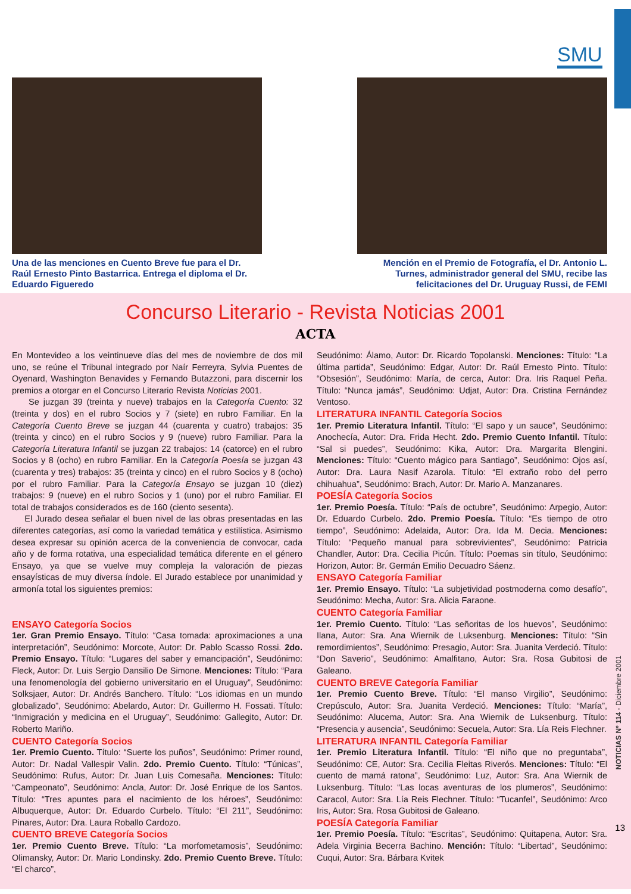SMU
Una de las menciones en Cuento Breve fue para el Dr. Raúl Ernesto Pinto Bastarrica. Entrega el diploma el Dr. Eduardo Figueredo
Mención en el Premio de Fotografía, el Dr. Antonio L. Turnes, administrador general del SMU, recibe las felicitaciones del Dr. Uruguay Russi, de FEMI
Concurso Literario - Revista Noticias 2001
ACTA
En Montevideo a los veintinueve días del mes de noviembre de dos mil uno, se reúne el Tribunal integrado por Naír Ferreyra, Sylvia Puentes de Oyenard, Washington Benavides y Fernando Butazzoni, para discernir los premios a otorgar en el Concurso Literario Revista Noticias 2001.
Se juzgan 39 (treinta y nueve) trabajos en la Categoría Cuento: 32 (treinta y dos) en el rubro Socios y 7 (siete) en rubro Familiar. En la Categoría Cuento Breve se juzgan 44 (cuarenta y cuatro) trabajos: 35 (treinta y cinco) en el rubro Socios y 9 (nueve) rubro Familiar. Para la Categoría Literatura Infantil se juzgan 22 trabajos: 14 (catorce) en el rubro Socios y 8 (ocho) en rubro Familiar. En la Categoría Poesía se juzgan 43 (cuarenta y tres) trabajos: 35 (treinta y cinco) en el rubro Socios y 8 (ocho) por el rubro Familiar. Para la Categoría Ensayo se juzgan 10 (diez) trabajos: 9 (nueve) en el rubro Socios y 1 (uno) por el rubro Familiar. El total de trabajos considerados es de 160 (ciento sesenta).
El Jurado desea señalar el buen nivel de las obras presentadas en las diferentes categorías, así como la variedad temática y estilística. Asimismo desea expresar su opinión acerca de la conveniencia de convocar, cada año y de forma rotativa, una especialidad temática diferente en el género Ensayo, ya que se vuelve muy compleja la valoración de piezas ensayísticas de muy diversa índole. El Jurado establece por unanimidad y armonía total los siguientes premios:
ENSAYO Categoría Socios
1er. Gran Premio Ensayo. Título: “Casa tomada: aproximaciones a una interpretación”, Seudónimo: Morcote, Autor: Dr. Pablo Scasso Rossi. 2do. Premio Ensayo. Título: “Lugares del saber y emancipación”, Seudónimo: Fleck, Autor: Dr. Luis Sergio Dansilio De Simone. Menciones: Título: “Para una fenomenología del gobierno universitario en el Uruguay”, Seudónimo: Solksjaer, Autor: Dr. Andrés Banchero. Título: “Los idiomas en un mundo globalizado”, Seudónimo: Abelardo, Autor: Dr. Guillermo H. Fossati. Título: “Inmigración y medicina en el Uruguay”, Seudónimo: Gallegito, Autor: Dr. Roberto Mariño.
CUENTO Categoría Socios
1er. Premio Cuento. Título: “Suerte los puños”, Seudónimo: Primer round, Autor: Dr. Nadal Vallespir Valin. 2do. Premio Cuento. Título: “Túnicas”, Seudónimo: Rufus, Autor: Dr. Juan Luis Comesaña. Menciones: Título: “Campeonato”, Seudónimo: Ancla, Autor: Dr. José Enrique de los Santos. Título: “Tres apuntes para el nacimiento de los héroes”, Seudónimo: Albuquerque, Autor: Dr. Eduardo Curbelo. Título: “El 211”, Seudónimo: Pinares, Autor: Dra. Laura Roballo Cardozo.
CUENTO BREVE Categoría Socios
1er. Premio Cuento Breve. Título: “La morfometamosis”, Seudónimo: Olimansky, Autor: Dr. Mario Londinsky. 2do. Premio Cuento Breve. Título: “El charco”,
Seudónimo: Álamo, Autor: Dr. Ricardo Topolanski. Menciones: Título: “La última partida”, Seudónimo: Edgar, Autor: Dr. Raúl Ernesto Pinto. Título: “Obsesión”, Seudónimo: María, de cerca, Autor: Dra. Iris Raquel Peña. Título: “Nunca jamás”, Seudónimo: Udjat, Autor: Dra. Cristina Fernández Ventoso.
LITERATURA INFANTIL Categoría Socios
1er. Premio Literatura Infantil. Título: “El sapo y un sauce”, Seudónimo: Anochecía, Autor: Dra. Frida Hecht. 2do. Premio Cuento Infantil. Título: “Sal si puedes”, Seudónimo: Kika, Autor: Dra. Margarita Blengini. Menciones: Título: “Cuento mágico para Santiago”, Seudónimo: Ojos así, Autor: Dra. Laura Nasif Azarola. Título: “El extraño robo del perro chihuahua”, Seudónimo: Brach, Autor: Dr. Mario A. Manzanares.
POESÍA Categoría Socios
1er. Premio Poesía. Título: “País de octubre”, Seudónimo: Arpegio, Autor: Dr. Eduardo Curbelo. 2do. Premio Poesía. Título: “Es tiempo de otro tiempo”, Seudónimo: Adelaida, Autor: Dra. Ida M. Decia. Menciones: Título: “Pequeño manual para sobrevivientes”, Seudónimo: Patricia Chandler, Autor: Dra. Cecilia Picún. Título: Poemas sin título, Seudónimo: Horizon, Autor: Br. Germán Emilio Decuadro Sáenz.
ENSAYO Categoría Familiar
1er. Premio Ensayo. Título: “La subjetividad postmoderna como desafío”, Seudónimo: Mecha, Autor: Sra. Alicia Faraone.
CUENTO Categoría Familiar
1er. Premio Cuento. Título: “Las señoritas de los huevos”, Seudónimo: Ilana, Autor: Sra. Ana Wiernik de Luksenburg. Menciones: Título: “Sin remordimientos”, Seudónimo: Presagio, Autor: Sra. Juanita Verdeció. Título: “Don Saverio”, Seudónimo: Amalfitano, Autor: Sra. Rosa Gubitosi de Galeano.
CUENTO BREVE Categoría Familiar
1er. Premio Cuento Breve. Título: “El manso Virgilio”, Seudónimo: Crepúsculo, Autor: Sra. Juanita Verdeció. Menciones: Título: “María”, Seudónimo: Alucema, Autor: Sra. Ana Wiernik de Luksenburg. Título: “Presencia y ausencia”, Seudónimo: Secuela, Autor: Sra. Lía Reis Flechner.
LITERATURA INFANTIL Categoría Familiar
1er. Premio Literatura Infantil. Título: “El niño que no preguntaba”, Seudónimo: CE, Autor: Sra. Cecilia Fleitas Riverós. Menciones: Título: “El cuento de mamá ratona”, Seudónimo: Luz, Autor: Sra. Ana Wiernik de Luksenburg. Título: “Las locas aventuras de los plumeros”, Seudónimo: Caracol, Autor: Sra. Lía Reis Flechner. Título: “Tucanfel”, Seudónimo: Arco Iris, Autor: Sra. Rosa Gubitosi de Galeano.
POESÍA Categoría Familiar
1er. Premio Poesía. Título: “Escritas”, Seudónimo: Quitapena, Autor: Sra. Adela Virginia Becerra Bachino. Mención: Título: “Libertad”, Seudónimo: Cuqui, Autor: Sra. Bárbara Kvitek
NOTICIAS Nº 114 - Diciembre 2001
13